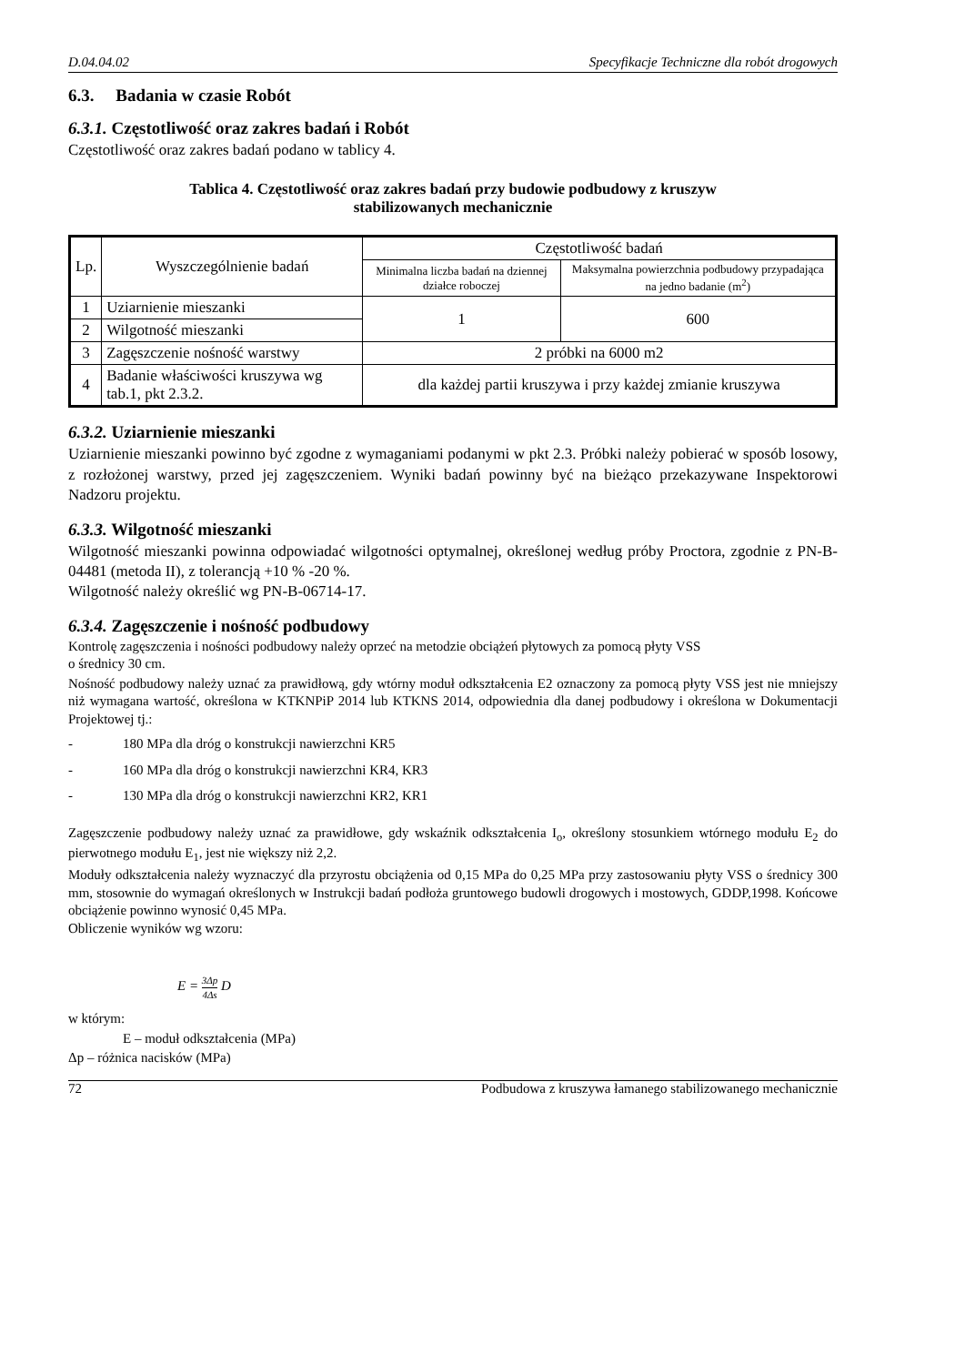D.04.04.02 Specyfikacje Techniczne dla robót drogowych
6.3. Badania w czasie Robót
6.3.1. Częstotliwość oraz zakres badań i Robót
Częstotliwość oraz zakres badań podano w tablicy 4.
Tablica 4. Częstotliwość oraz zakres badań przy budowie podbudowy z kruszyw
stabilizowanych mechanicznie
| Lp. | Wyszczególnienie badań | Częstotliwość badań | |
| --- | --- | --- | --- |
| | | Minimalna liczba badań na dziennej działce roboczej | Maksymalna powierzchnia podbudowy przypadająca na jedno badanie (m<sup>2</sup>) |
| 1 | Uziarnienie mieszanki | 1 | 600 |
| 2 | Wilgotność mieszanki | | |
| 3 | Zagęszczenie nośność warstwy | 2 próbki na 6000 m2 | |
| 4 | Badanie właściwości kruszywa wg tab.1, pkt 2.3.2. | dla każdej partii kruszywa i przy każdej zmianie kruszywa | |
6.3.2. Uziarnienie mieszanki
Uziarnienie mieszanki powinno być zgodne z wymaganiami podanymi w pkt 2.3. Próbki należy pobierać w sposób losowy, z rozłożonej warstwy, przed jej zagęszczeniem. Wyniki badań powinny być na bieżąco przekazywane Inspektorowi Nadzoru projektu.
6.3.3. Wilgotność mieszanki
Wilgotność mieszanki powinna odpowiadać wilgotności optymalnej, określonej według próby Proctora, zgodnie z PN-B-04481 (metoda II), z tolerancją +10 % -20 %.
Wilgotność należy określić wg PN-B-06714-17.
6.3.4. Zagęszczenie i nośność podbudowy
Kontrolę zagęszczenia i nośności podbudowy należy oprzeć na metodzie obciążeń płytowych za pomocą płyty VSS
o średnicy 30 cm.
Nośność podbudowy należy uznać za prawidłową, gdy wtórny moduł odkształcenia E2 oznaczony za pomocą płyty VSS jest nie mniejszy niż wymagana wartość, określona w KTKNPiP 2014 lub KTKNS 2014, odpowiednia dla danej podbudowy i określona w Dokumentacji Projektowej tj.:
- 180 MPa dla dróg o konstrukcji nawierzchni KR5
- 160 MPa dla dróg o konstrukcji nawierzchni KR4, KR3
- 130 MPa dla dróg o konstrukcji nawierzchni KR2, KR1
Zagęszczenie podbudowy należy uznać za prawidłowe, gdy wskaźnik odkształcenia I<sub>o</sub>, określony stosunkiem wtórnego modułu E<sub>2</sub> do pierwotnego modułu E<sub>1</sub>, jest nie większy niż 2,2.
Moduły odkształcenia należy wyznaczyć dla przyrostu obciążenia od 0,15 MPa do 0,25 MPa przy zastosowaniu płyty VSS o średnicy 300 mm, stosownie do wymagań określonych w Instrukcji badań podłoża gruntowego budowli drogowych i mostowych, GDDP,1998. Końcowe obciążenie powinno wynosić 0,45 MPa.
Obliczenie wyników wg wzoru:
E = 3Δp 4Δs D
w którym:
E – moduł odkształcenia (MPa)
Δp – różnica nacisków (MPa)
72 Podbudowa z kruszywa łamanego stabilizowanego mechanicznie